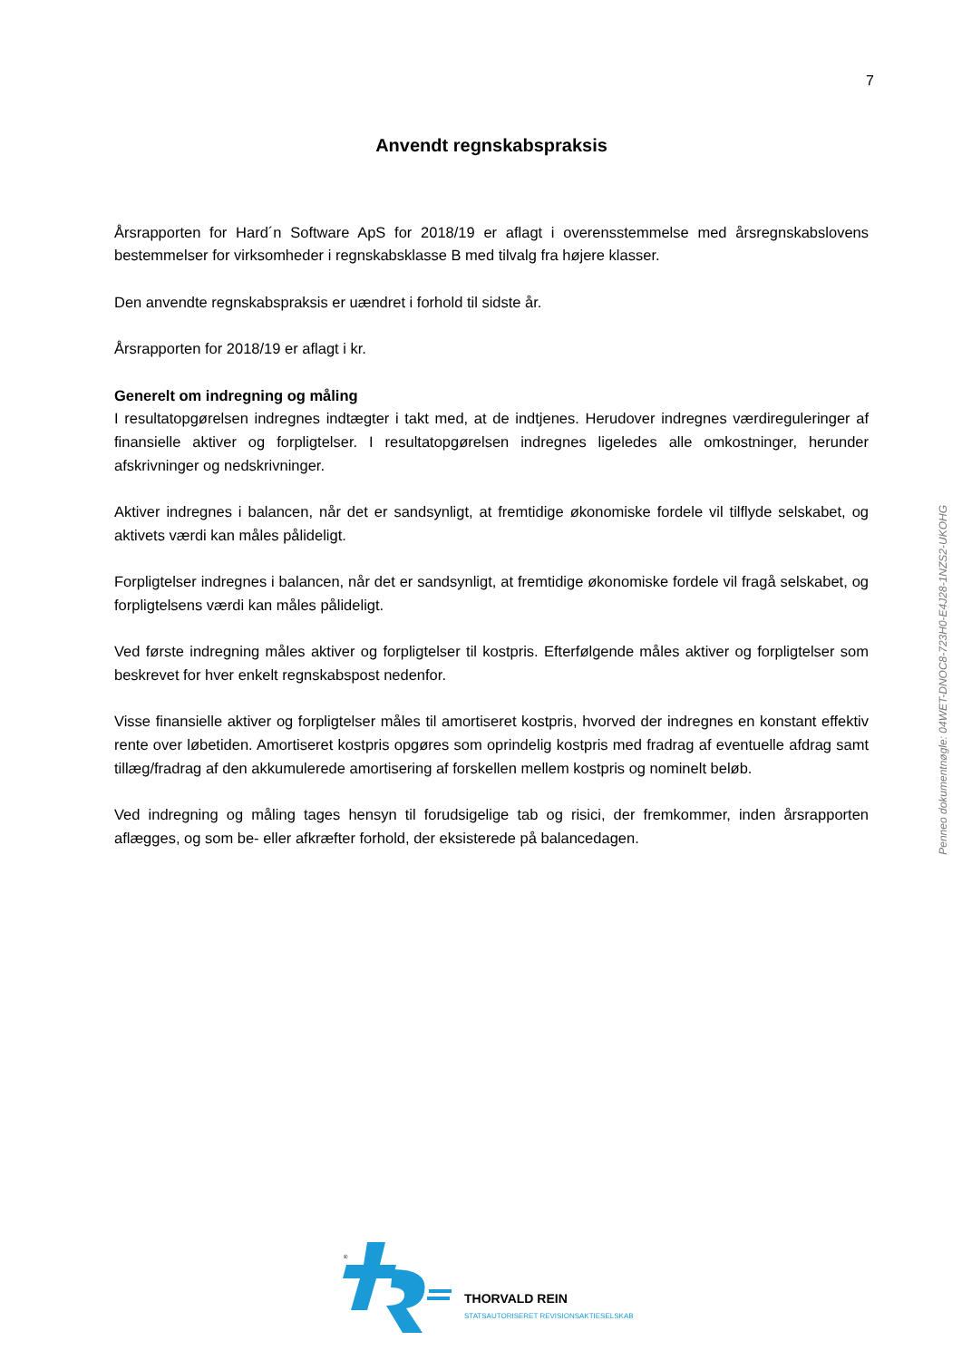7
Anvendt regnskabspraksis
Årsrapporten for Hard´n Software ApS for 2018/19 er aflagt i overensstemmelse med årsregnskabslovens bestemmelser for virksomheder i regnskabsklasse B med tilvalg fra højere klasser.
Den anvendte regnskabspraksis er uændret i forhold til sidste år.
Årsrapporten for 2018/19 er aflagt i kr.
Generelt om indregning og måling
I resultatopgørelsen indregnes indtægter i takt med, at de indtjenes. Herudover indregnes værdireguleringer af finansielle aktiver og forpligtelser. I resultatopgørelsen indregnes ligeledes alle omkostninger, herunder afskrivninger og nedskrivninger.
Aktiver indregnes i balancen, når det er sandsynligt, at fremtidige økonomiske fordele vil tilflyde selskabet, og aktivets værdi kan måles pålideligt.
Forpligtelser indregnes i balancen, når det er sandsynligt, at fremtidige økonomiske fordele vil fragå selskabet, og forpligtelsens værdi kan måles pålideligt.
Ved første indregning måles aktiver og forpligtelser til kostpris. Efterfølgende måles aktiver og forpligtelser som beskrevet for hver enkelt regnskabspost nedenfor.
Visse finansielle aktiver og forpligtelser måles til amortiseret kostpris, hvorved der indregnes en konstant effektiv rente over løbetiden. Amortiseret kostpris opgøres som oprindelig kostpris med fradrag af eventuelle afdrag samt tillæg/fradrag af den akkumulerede amortisering af forskellen mellem kostpris og nominelt beløb.
Ved indregning og måling tages hensyn til forudsigelige tab og risici, der fremkommer, inden årsrapporten aflægges, og som be- eller afkræfter forhold, der eksisterede på balancedagen.
Penneo dokumentnøgle: 04WET-DNOC8-723H0-E4J28-1NZS2-UKOHG
®
THORVALD REIN
STATSAUTORISERET REVISIONSAKTIESELSKAB